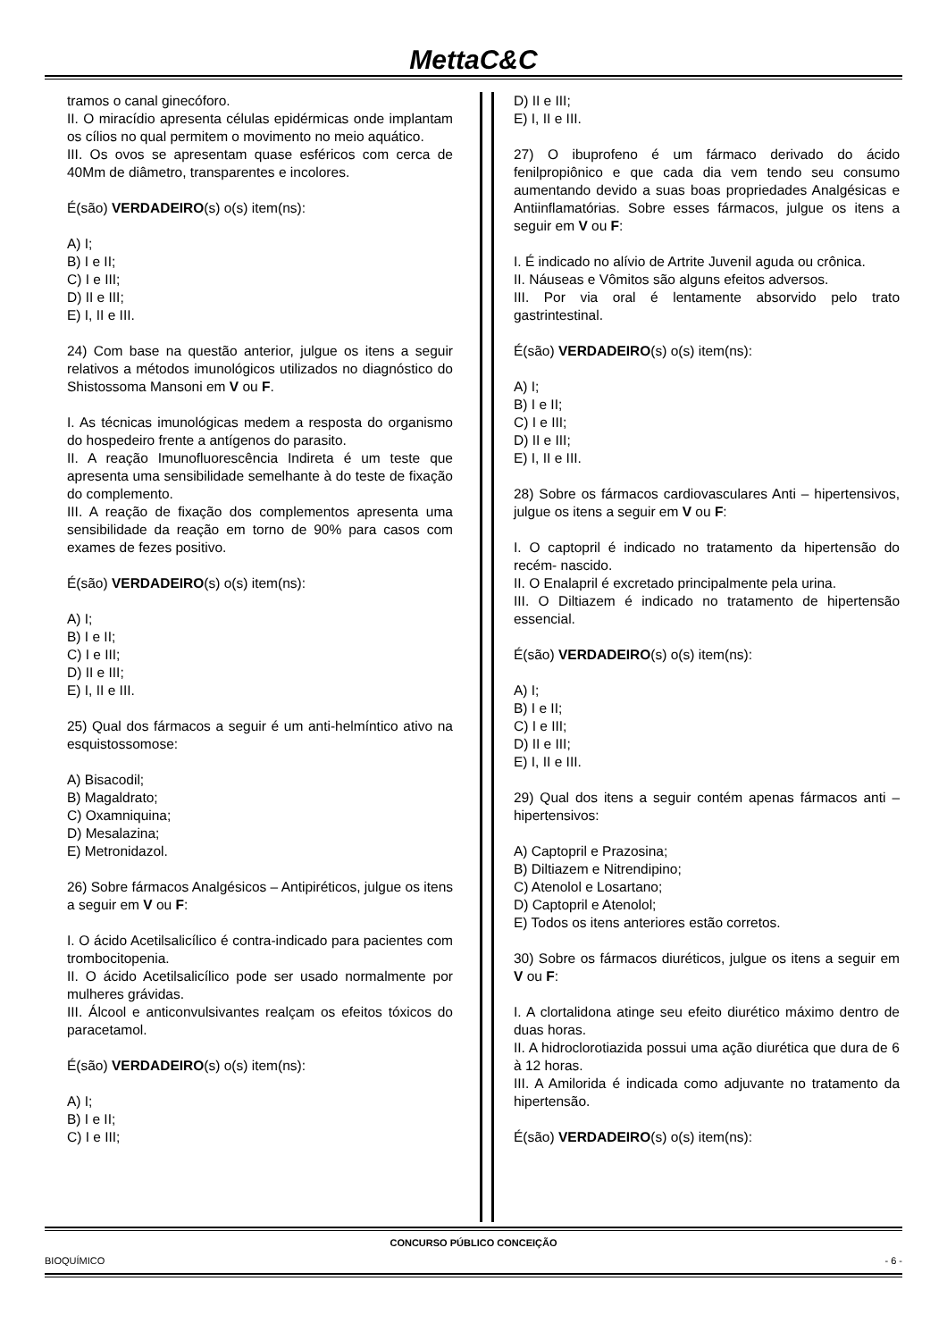MettaC&C
tramos o canal ginecóforo.
II. O miracídio apresenta células epidérmicas onde implantam os cílios no qual permitem o movimento no meio aquático.
III. Os ovos se apresentam quase esféricos com cerca de 40Mm de diâmetro, transparentes e incolores.
É(são) VERDADEIRO(s) o(s) item(ns):
A) I;
B) I e II;
C) I e III;
D) II e III;
E) I, II e III.
24) Com base na questão anterior, julgue os itens a seguir relativos a métodos imunológicos utilizados no diagnóstico do Shistossoma Mansoni em V ou F.
I. As técnicas imunológicas medem a resposta do organismo do hospedeiro frente a antígenos do parasito.
II. A reação Imunofluorescência Indireta é um teste que apresenta uma sensibilidade semelhante à do teste de fixação do complemento.
III. A reação de fixação dos complementos apresenta uma sensibilidade da reação em torno de 90% para casos com exames de fezes positivo.
É(são) VERDADEIRO(s) o(s) item(ns):
A) I;
B) I e II;
C) I e III;
D) II e III;
E) I, II e III.
25) Qual dos fármacos a seguir é um anti-helmíntico ativo na esquistossomose:
A) Bisacodil;
B) Magaldrato;
C) Oxamniquina;
D) Mesalazina;
E) Metronidazol.
26) Sobre fármacos Analgésicos – Antipiréticos, julgue os itens a seguir em V ou F:
I. O ácido Acetilsalicílico é contra-indicado para pacientes com trombocitopenia.
II. O ácido Acetilsalicílico pode ser usado normalmente por mulheres grávidas.
III. Álcool e anticonvulsivantes realçam os efeitos tóxicos do paracetamol.
É(são) VERDADEIRO(s) o(s) item(ns):
A) I;
B) I e II;
C) I e III;
D) II e III;
E) I, II e III.
27) O ibuprofeno é um fármaco derivado do ácido fenilpropiônico e que cada dia vem tendo seu consumo aumentando devido a suas boas propriedades Analgésicas e Antiinflamatórias. Sobre esses fármacos, julgue os itens a seguir em V ou F:
I. É indicado no alívio de Artrite Juvenil aguda ou crônica.
II. Náuseas e Vômitos são alguns efeitos adversos.
III. Por via oral é lentamente absorvido pelo trato gastrintestinal.
É(são) VERDADEIRO(s) o(s) item(ns):
A) I;
B) I e II;
C) I e III;
D) II e III;
E) I, II e III.
28) Sobre os fármacos cardiovasculares Anti – hipertensivos, julgue os itens a seguir em V ou F:
I. O captopril é indicado no tratamento da hipertensão do recém- nascido.
II. O Enalapril é excretado principalmente pela urina.
III. O Diltiazem é indicado no tratamento de hipertensão essencial.
É(são) VERDADEIRO(s) o(s) item(ns):
A) I;
B) I e II;
C) I e III;
D) II e III;
E) I, II e III.
29) Qual dos itens a seguir contém apenas fármacos anti – hipertensivos:
A) Captopril e Prazosina;
B) Diltiazem e Nitrendipino;
C) Atenolol e Losartano;
D) Captopril e Atenolol;
E) Todos os itens anteriores estão corretos.
30) Sobre os fármacos diuréticos, julgue os itens a seguir em V ou F:
I. A clortalidona atinge seu efeito diurético máximo dentro de duas horas.
II. A hidroclorotiazida possui uma ação diurética que dura de 6 à 12 horas.
III. A Amilorida é indicada como adjuvante no tratamento da hipertensão.
É(são) VERDADEIRO(s) o(s) item(ns):
CONCURSO PÚBLICO CONCEIÇÃO
BIOQUÍMICO - 6 -